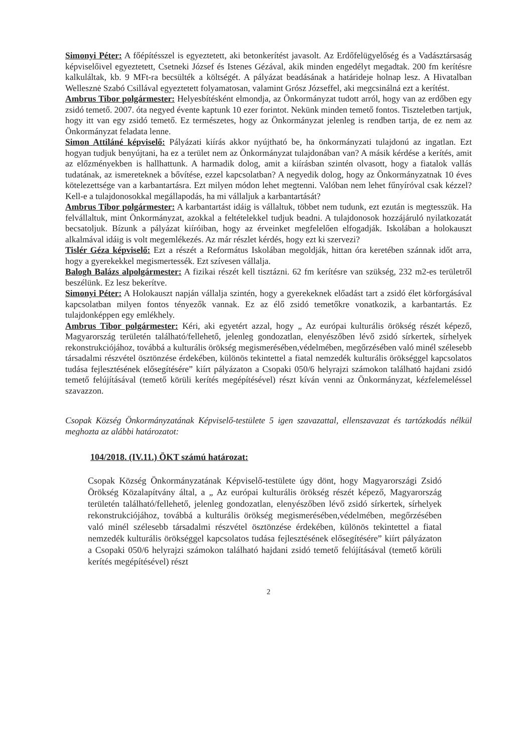Simonyi Péter: A főépítésszel is egyeztetett, aki betonkerítést javasolt. Az Erdőfelügyelőség és a Vadásztársaság képviselőivel egyeztetett, Csetneki József és Istenes Gézával, akik minden engedélyt megadtak. 200 fm kerítésre kalkuláltak, kb. 9 MFt-ra becsülték a költségét. A pályázat beadásának a határideje holnap lesz. A Hivatalban Wellesznė Szabó Csillával egyeztetett folyamatosan, valamint Grósz Józseffel, aki megcsinálná ezt a kerítést.
Ambrus Tibor polgármester: Helyesbítésként elmondja, az Önkormányzat tudott arról, hogy van az erdőben egy zsidó temető. 2007. óta negyed évente kaptunk 10 ezer forintot. Nekünk minden temető fontos. Tiszteletben tartjuk, hogy itt van egy zsidó temető. Ez természetes, hogy az Önkormányzat jelenleg is rendben tartja, de ez nem az Önkormányzat feladata lenne.
Simon Attiláné képviselő: Pályázati kiírás akkor nyújtható be, ha önkormányzati tulajdonú az ingatlan. Ezt hogyan tudjuk benyújtani, ha ez a terület nem az Önkormányzat tulajdonában van? A másik kérdése a kerítés, amit az előzményekben is hallhattunk. A harmadik dolog, amit a kiírásban szintén olvasott, hogy a fiatalok vallás tudatának, az ismereteknek a bővítése, ezzel kapcsolatban? A negyedik dolog, hogy az Önkormányzatnak 10 éves kötelezettsége van a karbantartásra. Ezt milyen módon lehet megtenni. Valóban nem lehet fűnyíróval csak kézzel? Kell-e a tulajdonosokkal megállapodás, ha mi vállaljuk a karbantartását?
Ambrus Tibor polgármester: A karbantartást idáig is vállaltuk, többet nem tudunk, ezt ezután is megtesszük. Ha felvállaltuk, mint Önkormányzat, azokkal a feltételekkel tudjuk beadni. A tulajdonosok hozzájáruló nyilatkozatát becsatoljuk. Bízunk a pályázat kiíróiban, hogy az érveinket megfelelően elfogadják. Iskolában a holokauszt alkalmával idáig is volt megemlékezés. Az már részlet kérdés, hogy ezt ki szervezi?
Tislér Géza képviselő: Ezt a részét a Református Iskolában megoldják, hittan óra keretében szánnak időt arra, hogy a gyerekekkel megismertessék. Ezt szívesen vállalja.
Balogh Balázs alpolgármester: A fizikai részét kell tisztázni. 62 fm kerítésre van szükség, 232 m2-es területről beszélünk. Ez lesz bekerítve.
Simonyi Péter: A Holokauszt napján vállalja szintén, hogy a gyerekeknek előadást tart a zsidó élet körforgásával kapcsolatban milyen fontos tényezők vannak. Ez az élő zsidó temetőkre vonatkozik, a karbantartás. Ez tulajdonképpen egy emlékhely.
Ambrus Tibor polgármester: Kéri, aki egyetért azzal, hogy „ Az európai kulturális örökség részét képező, Magyarország területén található/fellehető, jelenleg gondozatlan, elenyészőben lévő zsidó sírkertek, sírhelyek rekonstrukciójához, továbbá a kulturális örökség megismerésében,védelmében, megőrzésében való minél szélesebb társadalmi részvétel ösztönzése érdekében, különös tekintettel a fiatal nemzedék kulturális örökséggel kapcsolatos tudása fejlesztésének elősegítésére” kiírt pályázaton a Csopaki 050/6 helyrajzi számokon található hajdani zsidó temető felújításával (temető körüli kerítés megépítésével) részt kíván venni az Önkormányzat, kézfelemeléssel szavazzon.
Csopak Község Önkormányzatának Képviselő-testülete 5 igen szavazattal, ellenszavazat és tartózkodás nélkül meghozta az alábbi határozatot:
104/2018. (IV.11.) ÖKT számú határozat:
Csopak Község Önkormányzatának Képviselő-testülete úgy dönt, hogy Magyarországi Zsidó Örökség Közalapítvány által, a „ Az európai kulturális örökség részét képező, Magyarország területén található/fellehető, jelenleg gondozatlan, elenyészőben lévő zsidó sírkertek, sírhelyek rekonstrukciójához, továbbá a kulturális örökség megismerésében,védelmében, megőrzésében való minél szélesebb társadalmi részvétel ösztönzése érdekében, különös tekintettel a fiatal nemzedék kulturális örökséggel kapcsolatos tudása fejlesztésének elősegítésére” kiírt pályázaton a Csopaki 050/6 helyrajzi számokon található hajdani zsidó temető felújításával (temető körüli kerítés megépítésével) részt
2